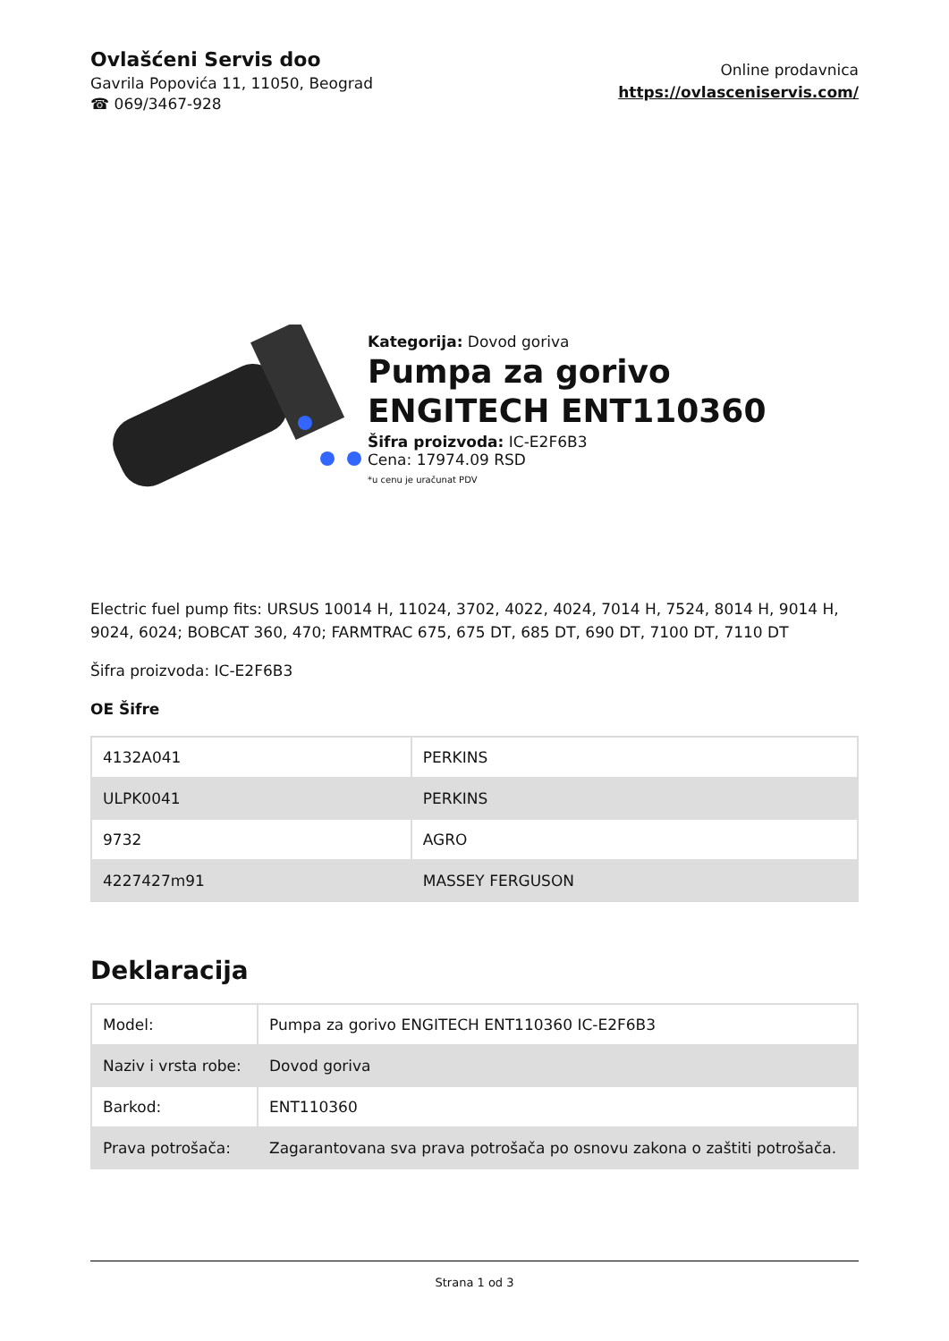Ovlašćeni Servis doo
Gavrila Popovića 11, 11050, Beograd
☎ 069/3467-928
Online prodavnica
https://ovlasceniservis.com/
Kategorija: Dovod goriva
Pumpa za gorivo ENGITECH ENT110360
Šifra proizvoda: IC-E2F6B3
Cena: 17974.09 RSD
*u cenu je uračunat PDV
Electric fuel pump fits: URSUS 10014 H, 11024, 3702, 4022, 4024, 7014 H, 7524, 8014 H, 9014 H, 9024, 6024; BOBCAT 360, 470; FARMTRAC 675, 675 DT, 685 DT, 690 DT, 7100 DT, 7110 DT
Šifra proizvoda: IC-E2F6B3
OE Šifre
| 4132A041 | PERKINS |
| ULPK0041 | PERKINS |
| 9732 | AGRO |
| 4227427m91 | MASSEY FERGUSON |
Deklaracija
| Model: | Pumpa za gorivo ENGITECH ENT110360 IC-E2F6B3 |
| Naziv i vrsta robe: | Dovod goriva |
| Barkod: | ENT110360 |
| Prava potrošača: | Zagarantovana sva prava potrošača po osnovu zakona o zaštiti potrošača. |
Strana 1 od 3